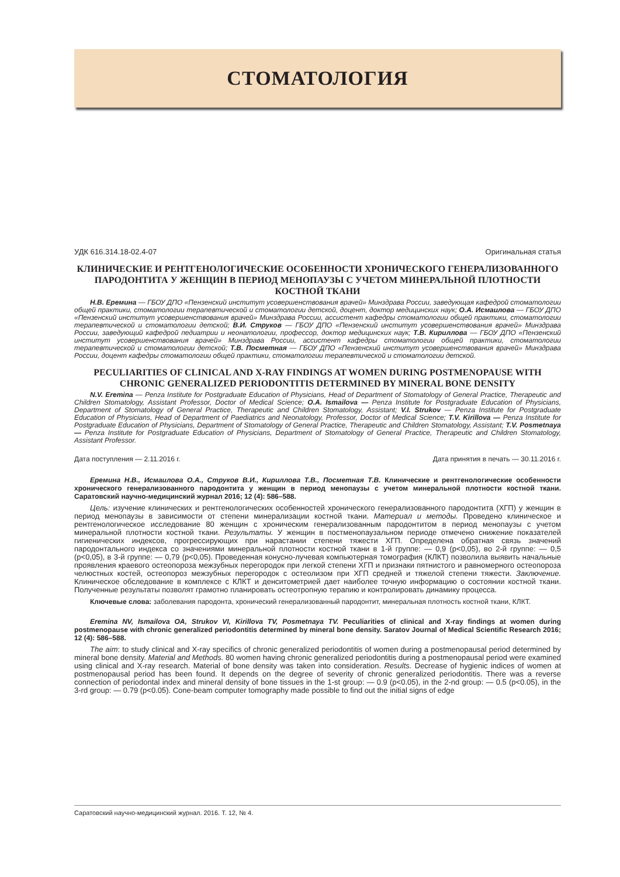СТОМАТОЛОГИЯ
УДК 616.314.18-02.4-07 Оригинальная статья
КЛИНИЧЕСКИЕ И РЕНТГЕНОЛОГИЧЕСКИЕ ОСОБЕННОСТИ ХРОНИЧЕСКОГО ГЕНЕРАЛИЗОВАННОГО ПАРОДОНТИТА У ЖЕНЩИН В ПЕРИОД МЕНОПАУЗЫ С УЧЕТОМ МИНЕРАЛЬНОЙ ПЛОТНОСТИ КОСТНОЙ ТКАНИ
Н.В. Еремина — ГБОУ ДПО «Пензенский институт усовершенствования врачей» Минздрава России, заведующая кафедрой стоматологии общей практики, стоматологии терапевтической и стоматологии детской, доцент, доктор медицинских наук; О.А. Исмаилова — ГБОУ ДПО «Пензенский институт усовершенствования врачей» Минздрава России, ассистент кафедры стоматологии общей практики, стоматологии терапевтической и стоматологии детской; В.И. Струков — ГБОУ ДПО «Пензенский институт усовершенствования врачей» Минздрава России, заведующий кафедрой педиатрии и неонатологии, профессор, доктор медицинских наук; Т.В. Кириллова — ГБОУ ДПО «Пензенский институт усовершенствования врачей» Минздрава России, ассистент кафедры стоматологии общей практики, стоматологии терапевтической и стоматологии детской; Т.В. Посметная — ГБОУ ДПО «Пензенский институт усовершенствования врачей» Минздрава России, доцент кафедры стоматологии общей практики, стоматологии терапевтической и стоматологии детской.
PECULIARITIES OF CLINICAL AND X-RAY FINDINGS AT WOMEN DURING POSTMENOPAUSE WITH CHRONIC GENERALIZED PERIODONTITIS DETERMINED BY MINERAL BONE DENSITY
N.V. Eremina — Penza Institute for Postgraduate Education of Physicians, Head of Department of Stomatology of General Practice, Therapeutic and Children Stomatology, Assistant Professor, Doctor of Medical Science; O.A. Ismailova — Penza Institute for Postgraduate Education of Physicians, Department of Stomatology of General Practice, Therapeutic and Children Stomatology, Assistant; V.I. Strukov — Penza Institute for Postgraduate Education of Physicians, Head of Department of Paediatrics and Neonatology, Professor, Doctor of Medical Science; T.V. Kirillova — Penza Institute for Postgraduate Education of Physicians, Department of Stomatology of General Practice, Therapeutic and Children Stomatology, Assistant; T.V. Posmetnaya — Penza Institute for Postgraduate Education of Physicians, Department of Stomatology of General Practice, Therapeutic and Children Stomatology, Assistant Professor.
Дата поступления — 2.11.2016 г. Дата принятия в печать — 30.11.2016 г.
Еремина Н.В., Исмаилова О.А., Струков В.И., Кириллова Т.В., Посметная Т.В. Клинические и рентгенологические особенности хронического генерализованного пародонтита у женщин в период менопаузы с учетом минеральной плотности костной ткани. Саратовский научно-медицинский журнал 2016; 12 (4): 586–588.
Цель: изучение клинических и рентгенологических особенностей хронического генерализованного пародонтита (ХГП) у женщин в период менопаузы в зависимости от степени минерализации костной ткани. Материал и методы. Проведено клиническое и рентгенологическое исследование 80 женщин с хроническим генерализованным пародонтитом в период менопаузы с учетом минеральной плотности костной ткани. Результаты. У женщин в постменопаузальном периоде отмечено снижение показателей гигиенических индексов, прогрессирующих при нарастании степени тяжести ХГП. Определена обратная связь значений пародонтального индекса со значениями минеральной плотности костной ткани в 1-й группе: — 0,9 (р<0,05), во 2-й группе: — 0,5 (р<0,05), в 3-й группе: — 0,79 (р<0,05). Проведенная конусно-лучевая компьютерная томография (КЛКТ) позволила выявить начальные проявления краевого остеопороза межзубных перегородок при легкой степени ХГП и признаки пятнистого и равномерного остеопороза челюстных костей, остеопороз межзубных перегородок с остеолизом при ХГП средней и тяжелой степени тяжести. Заключение. Клиническое обследование в комплексе с КЛКТ и денситометрией дает наиболее точную информацию о состоянии костной ткани. Полученные результаты позволят грамотно планировать остеотропную терапию и контролировать динамику процесса.
Ключевые слова: заболевания пародонта, хронический генерализованный пародонтит, минеральная плотность костной ткани, КЛКТ.
Eremina NV, Ismailova OA, Strukov VI, Kirillova TV, Posmetnaya TV. Peculiarities of clinical and X-ray findings at women during postmenopause with chronic generalized periodontitis determined by mineral bone density. Saratov Journal of Medical Scientific Research 2016; 12 (4): 586–588.
The aim: to study clinical and X-ray specifics of chronic generalized periodontitis of women during a postmenopausal period determined by mineral bone density. Material and Methods. 80 women having chronic generalized periodontitis during a postmenopausal period were examined using clinical and X-ray research. Material of bone density was taken into consideration. Results. Decrease of hygienic indices of women at postmenopausal period has been found. It depends on the degree of severity of chronic generalized periodontitis. There was a reverse connection of periodontal index and mineral density of bone tissues in the 1-st group: — 0.9 (p<0.05), in the 2-nd group: — 0.5 (p<0.05), in the 3-rd group: — 0.79 (p<0.05). Cone-beam computer tomography made possible to find out the initial signs of edge
Саратовский научно-медицинский журнал. 2016. Т. 12, № 4.